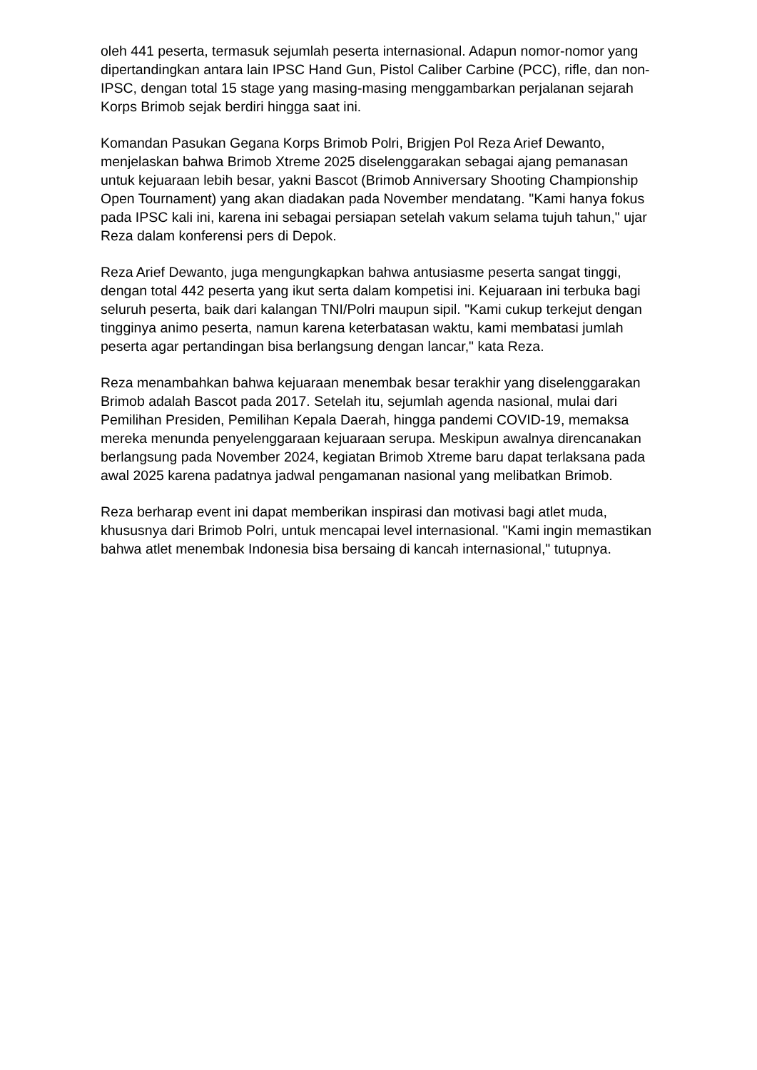oleh 441 peserta, termasuk sejumlah peserta internasional. Adapun nomor-nomor yang dipertandingkan antara lain IPSC Hand Gun, Pistol Caliber Carbine (PCC), rifle, dan non-IPSC, dengan total 15 stage yang masing-masing menggambarkan perjalanan sejarah Korps Brimob sejak berdiri hingga saat ini.
Komandan Pasukan Gegana Korps Brimob Polri, Brigjen Pol Reza Arief Dewanto, menjelaskan bahwa Brimob Xtreme 2025 diselenggarakan sebagai ajang pemanasan untuk kejuaraan lebih besar, yakni Bascot (Brimob Anniversary Shooting Championship Open Tournament) yang akan diadakan pada November mendatang. "Kami hanya fokus pada IPSC kali ini, karena ini sebagai persiapan setelah vakum selama tujuh tahun," ujar Reza dalam konferensi pers di Depok.
Reza Arief Dewanto, juga mengungkapkan bahwa antusiasme peserta sangat tinggi, dengan total 442 peserta yang ikut serta dalam kompetisi ini. Kejuaraan ini terbuka bagi seluruh peserta, baik dari kalangan TNI/Polri maupun sipil. "Kami cukup terkejut dengan tingginya animo peserta, namun karena keterbatasan waktu, kami membatasi jumlah peserta agar pertandingan bisa berlangsung dengan lancar," kata Reza.
Reza menambahkan bahwa kejuaraan menembak besar terakhir yang diselenggarakan Brimob adalah Bascot pada 2017. Setelah itu, sejumlah agenda nasional, mulai dari Pemilihan Presiden, Pemilihan Kepala Daerah, hingga pandemi COVID-19, memaksa mereka menunda penyelenggaraan kejuaraan serupa. Meskipun awalnya direncanakan berlangsung pada November 2024, kegiatan Brimob Xtreme baru dapat terlaksana pada awal 2025 karena padatnya jadwal pengamanan nasional yang melibatkan Brimob.
Reza berharap event ini dapat memberikan inspirasi dan motivasi bagi atlet muda, khususnya dari Brimob Polri, untuk mencapai level internasional. "Kami ingin memastikan bahwa atlet menembak Indonesia bisa bersaing di kancah internasional," tutupnya.